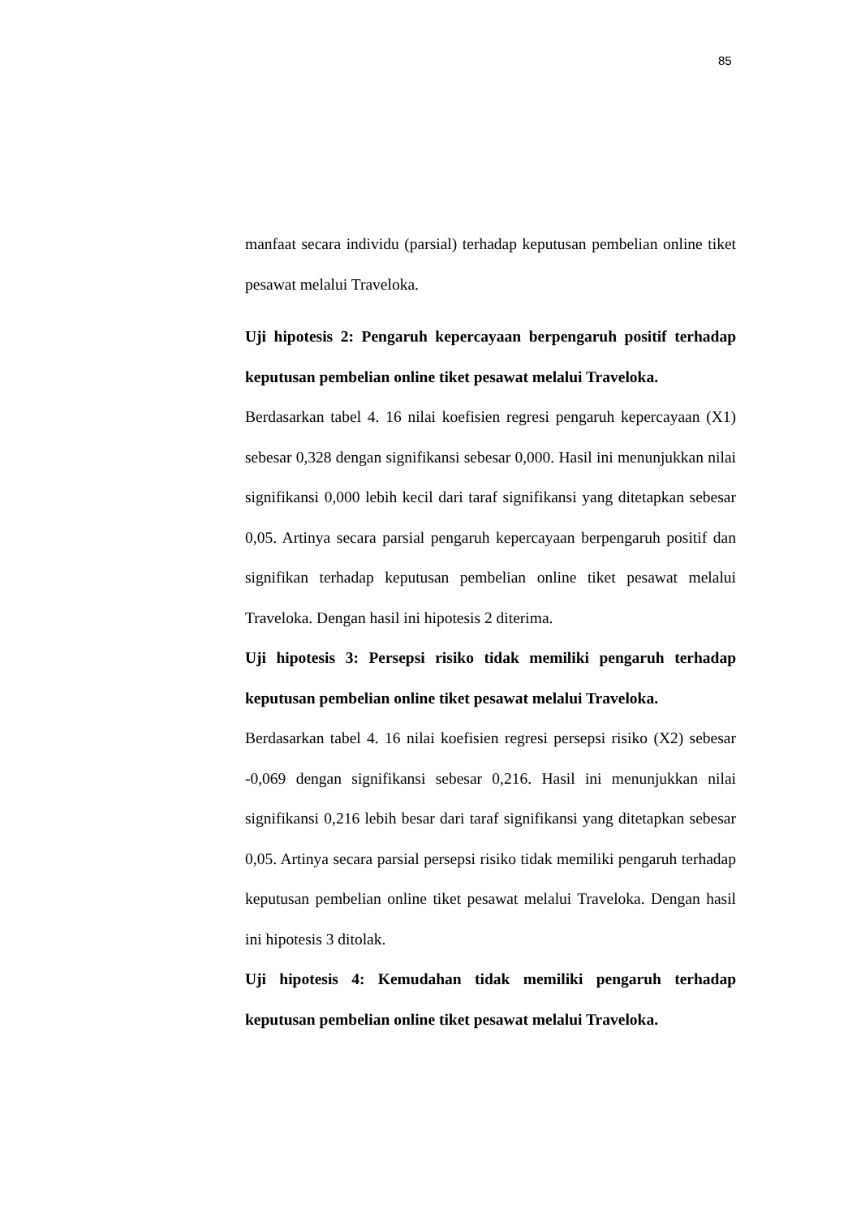85
manfaat secara individu (parsial) terhadap keputusan pembelian online tiket pesawat melalui Traveloka.
Uji hipotesis 2: Pengaruh kepercayaan berpengaruh positif terhadap keputusan pembelian online tiket pesawat melalui Traveloka.
Berdasarkan tabel 4. 16 nilai koefisien regresi pengaruh kepercayaan (X1) sebesar 0,328 dengan signifikansi sebesar 0,000. Hasil ini menunjukkan nilai signifikansi 0,000 lebih kecil dari taraf signifikansi yang ditetapkan sebesar 0,05. Artinya secara parsial pengaruh kepercayaan berpengaruh positif dan signifikan terhadap keputusan pembelian online tiket pesawat melalui Traveloka. Dengan hasil ini hipotesis 2 diterima.
Uji hipotesis 3: Persepsi risiko tidak memiliki pengaruh terhadap keputusan pembelian online tiket pesawat melalui Traveloka.
Berdasarkan tabel 4. 16 nilai koefisien regresi persepsi risiko (X2) sebesar -0,069 dengan signifikansi sebesar 0,216. Hasil ini menunjukkan nilai signifikansi 0,216 lebih besar dari taraf signifikansi yang ditetapkan sebesar 0,05. Artinya secara parsial persepsi risiko tidak memiliki pengaruh terhadap keputusan pembelian online tiket pesawat melalui Traveloka. Dengan hasil ini hipotesis 3 ditolak.
Uji hipotesis 4: Kemudahan tidak memiliki pengaruh terhadap keputusan pembelian online tiket pesawat melalui Traveloka.